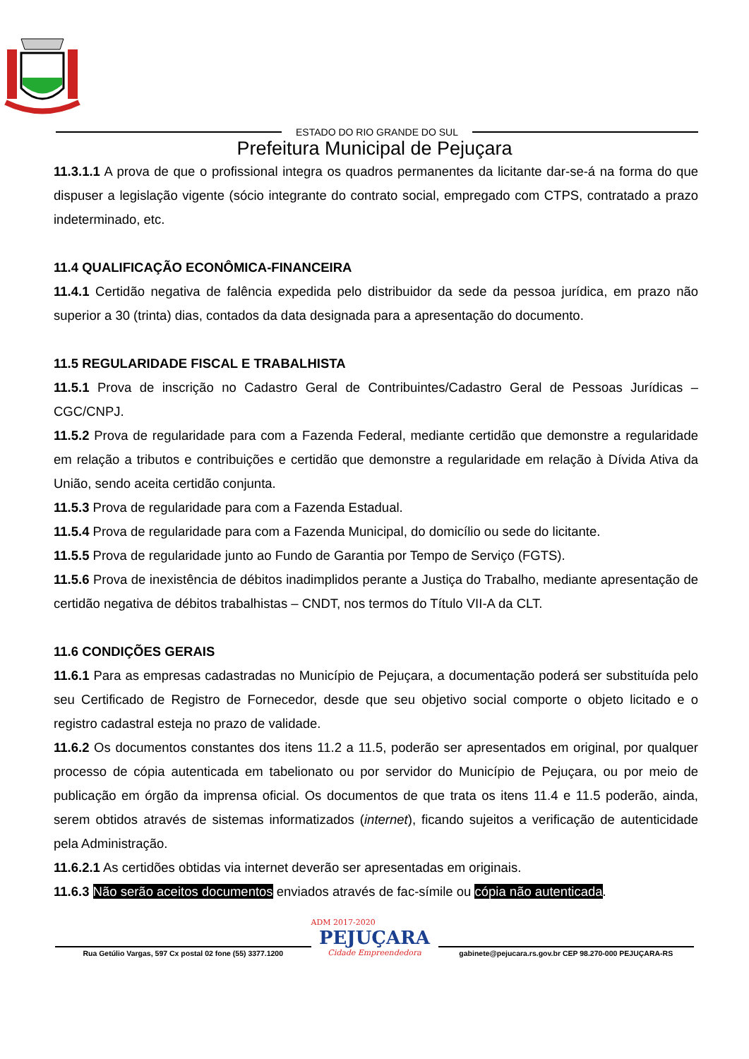ESTADO DO RIO GRANDE DO SUL
Prefeitura Municipal de Pejuçara
11.3.1.1 A prova de que o profissional integra os quadros permanentes da licitante dar-se-á na forma do que dispuser a legislação vigente (sócio integrante do contrato social, empregado com CTPS, contratado a prazo indeterminado, etc.
11.4 QUALIFICAÇÃO ECONÔMICA-FINANCEIRA
11.4.1 Certidão negativa de falência expedida pelo distribuidor da sede da pessoa jurídica, em prazo não superior a 30 (trinta) dias, contados da data designada para a apresentação do documento.
11.5 REGULARIDADE FISCAL E TRABALHISTA
11.5.1 Prova de inscrição no Cadastro Geral de Contribuintes/Cadastro Geral de Pessoas Jurídicas – CGC/CNPJ.
11.5.2 Prova de regularidade para com a Fazenda Federal, mediante certidão que demonstre a regularidade em relação a tributos e contribuições e certidão que demonstre a regularidade em relação à Dívida Ativa da União, sendo aceita certidão conjunta.
11.5.3 Prova de regularidade para com a Fazenda Estadual.
11.5.4 Prova de regularidade para com a Fazenda Municipal, do domicílio ou sede do licitante.
11.5.5 Prova de regularidade junto ao Fundo de Garantia por Tempo de Serviço (FGTS).
11.5.6 Prova de inexistência de débitos inadimplidos perante a Justiça do Trabalho, mediante apresentação de certidão negativa de débitos trabalhistas – CNDT, nos termos do Título VII-A da CLT.
11.6 CONDIÇÕES GERAIS
11.6.1 Para as empresas cadastradas no Município de Pejuçara, a documentação poderá ser substituída pelo seu Certificado de Registro de Fornecedor, desde que seu objetivo social comporte o objeto licitado e o registro cadastral esteja no prazo de validade.
11.6.2 Os documentos constantes dos itens 11.2 a 11.5, poderão ser apresentados em original, por qualquer processo de cópia autenticada em tabelionato ou por servidor do Município de Pejuçara, ou por meio de publicação em órgão da imprensa oficial. Os documentos de que trata os itens 11.4 e 11.5 poderão, ainda, serem obtidos através de sistemas informatizados (internet), ficando sujeitos a verificação de autenticidade pela Administração.
11.6.2.1 As certidões obtidas via internet deverão ser apresentadas em originais.
11.6.3 Não serão aceitos documentos enviados através de fac-símile ou cópia não autenticada.
Rua Getúlio Vargas, 597 Cx postal 02 fone (55) 3377.1200
ADM 2017-2020
PEJUÇARA
Cidade Empreendedora
gabinete@pejucara.rs.gov.br CEP 98.270-000 PEJUÇARA-RS